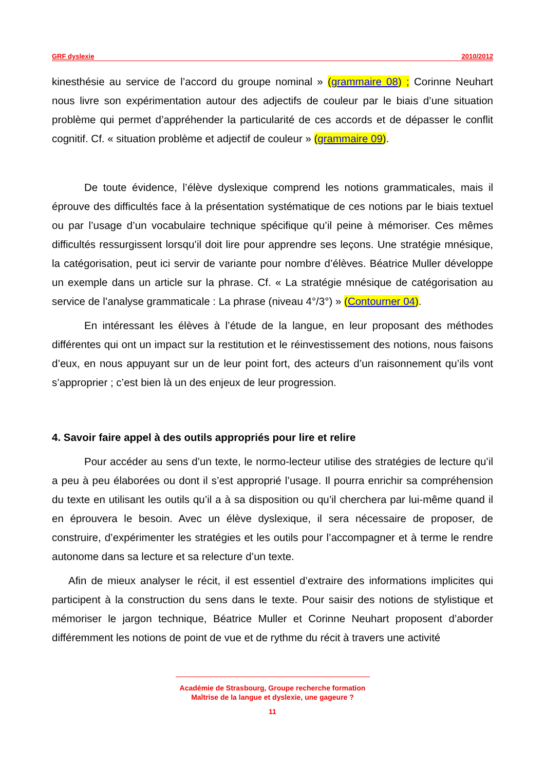GRF dyslexie 2010/2012
kinesthésie au service de l’accord du groupe nominal » (grammaire 08) ; Corinne Neuhart nous livre son expérimentation autour des adjectifs de couleur par le biais d’une situation problème qui permet d’appréhender la particularité de ces accords et de dépasser le conflit cognitif. Cf. « situation problème et adjectif de couleur » (grammaire 09).
De toute évidence, l’élève dyslexique comprend les notions grammaticales, mais il éprouve des difficultés face à la présentation systématique de ces notions par le biais textuel ou par l’usage d’un vocabulaire technique spécifique qu’il peine à mémoriser. Ces mêmes difficultés ressurgissent lorsqu’il doit lire pour apprendre ses leçons. Une stratégie mnésique, la catégorisation, peut ici servir de variante pour nombre d’élèves. Béatrice Muller développe un exemple dans un article sur la phrase. Cf. « La stratégie mnésique de catégorisation au service de l’analyse grammaticale : La phrase (niveau 4°/3°) » (Contourner 04).
En intéressant les élèves à l’étude de la langue, en leur proposant des méthodes différentes qui ont un impact sur la restitution et le réinvestissement des notions, nous faisons d’eux, en nous appuyant sur un de leur point fort, des acteurs d’un raisonnement qu’ils vont s’approprier ; c’est bien là un des enjeux de leur progression.
4. Savoir faire appel à des outils appropriés pour lire et relire
Pour accéder au sens d’un texte, le normo-lecteur utilise des stratégies de lecture qu’il a peu à peu élaborées ou dont il s’est approprié l’usage. Il pourra enrichir sa compréhension du texte en utilisant les outils qu’il a à sa disposition ou qu’il cherchera par lui-même quand il en éprouvera le besoin. Avec un élève dyslexique, il sera nécessaire de proposer, de construire, d’expérimenter les stratégies et les outils pour l’accompagner et à terme le rendre autonome dans sa lecture et sa relecture d’un texte.
Afin de mieux analyser le récit, il est essentiel d’extraire des informations implicites qui participent à la construction du sens dans le texte. Pour saisir des notions de stylistique et mémoriser le jargon technique, Béatrice Muller et Corinne Neuhart proposent d’aborder différemment les notions de point de vue et de rythme du récit à travers une activité
Académie de Strasbourg, Groupe recherche formation
Maîtrise de la langue et dyslexie, une gageure ?
11